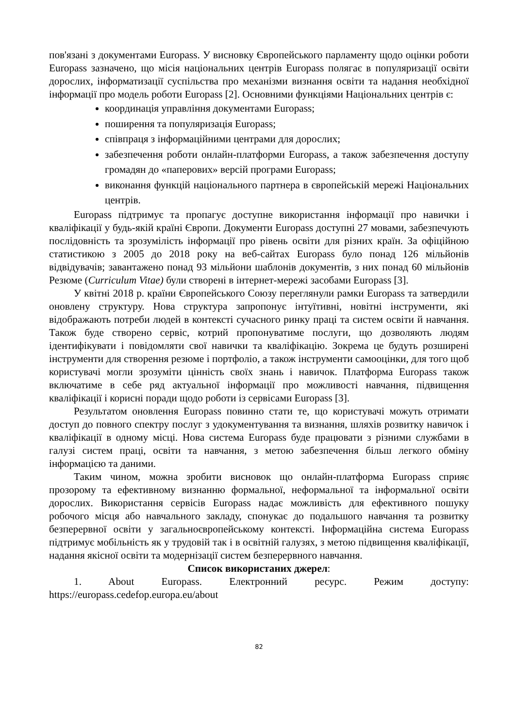пов'язані з документами Europass. У висновку Європейського парламенту щодо оцінки роботи Europass зазначено, що місія національних центрів Europass полягає в популяризації освіти дорослих, інформатизації суспільства про механізми визнання освіти та надання необхідної інформації про модель роботи Europass [2]. Основними функціями Національних центрів є:
координація управління документами Europass;
поширення та популяризація Europass;
співпраця з інформаційними центрами для дорослих;
забезпечення роботи онлайн-платформи Europass, а також забезпечення доступу громадян до «паперових» версій програми Europass;
виконання функцій національного партнера в європейській мережі Національних центрів.
Europass підтримує та пропагує доступне використання інформації про навички і кваліфікації у будь-якій країні Європи. Документи Europass доступні 27 мовами, забезпечують послідовність та зрозумілість інформації про рівень освіти для різних країн. За офіційною статистикою з 2005 до 2018 року на веб-сайтах Europass було понад 126 мільйонів відвідувачів; завантажено понад 93 мільйони шаблонів документів, з них понад 60 мільйонів Резюме (Curriculum Vitae) були створені в інтернет-мережі засобами Europass [3].
У квітні 2018 р. країни Європейського Союзу переглянули рамки Europass та затвердили оновлену структуру. Нова структура запропонує інтуїтивні, новітні інструменти, які відображають потреби людей в контексті сучасного ринку праці та систем освіти й навчання. Також буде створено сервіс, котрий пропонуватиме послуги, що дозволяють людям ідентифікувати і повідомляти свої навички та кваліфікацію. Зокрема це будуть розширені інструменти для створення резюме і портфоліо, а також інструменти самооцінки, для того щоб користувачі могли зрозуміти цінність своїх знань і навичок. Платформа Europass також включатиме в себе ряд актуальної інформації про можливості навчання, підвищення кваліфікації і корисні поради щодо роботи із сервісами Europass [3].
Результатом оновлення Europass повинно стати те, що користувачі можуть отримати доступ до повного спектру послуг з удокументування та визнання, шляхів розвитку навичок і кваліфікації в одному місці. Нова система Europass буде працювати з різними службами в галузі систем праці, освіти та навчання, з метою забезпечення більш легкого обміну інформацією та даними.
Таким чином, можна зробити висновок що онлайн-платформа Europass сприяє прозорому та ефективному визнанню формальної, неформальної та інформальної освіти дорослих. Використання сервісів Europass надає можливість для ефективного пошуку робочого місця або навчального закладу, спонукає до подальшого навчання та розвитку безперервної освіти у загальноєвропейському контексті. Інформаційна система Europass підтримує мобільність як у трудовій так і в освітній галузях, з метою підвищення кваліфікації, надання якісної освіти та модернізації систем безперервного навчання.
Список використаних джерел:
1. About Europass. Електронний ресурс. Режим доступу: https://europass.cedefop.europa.eu/about
82